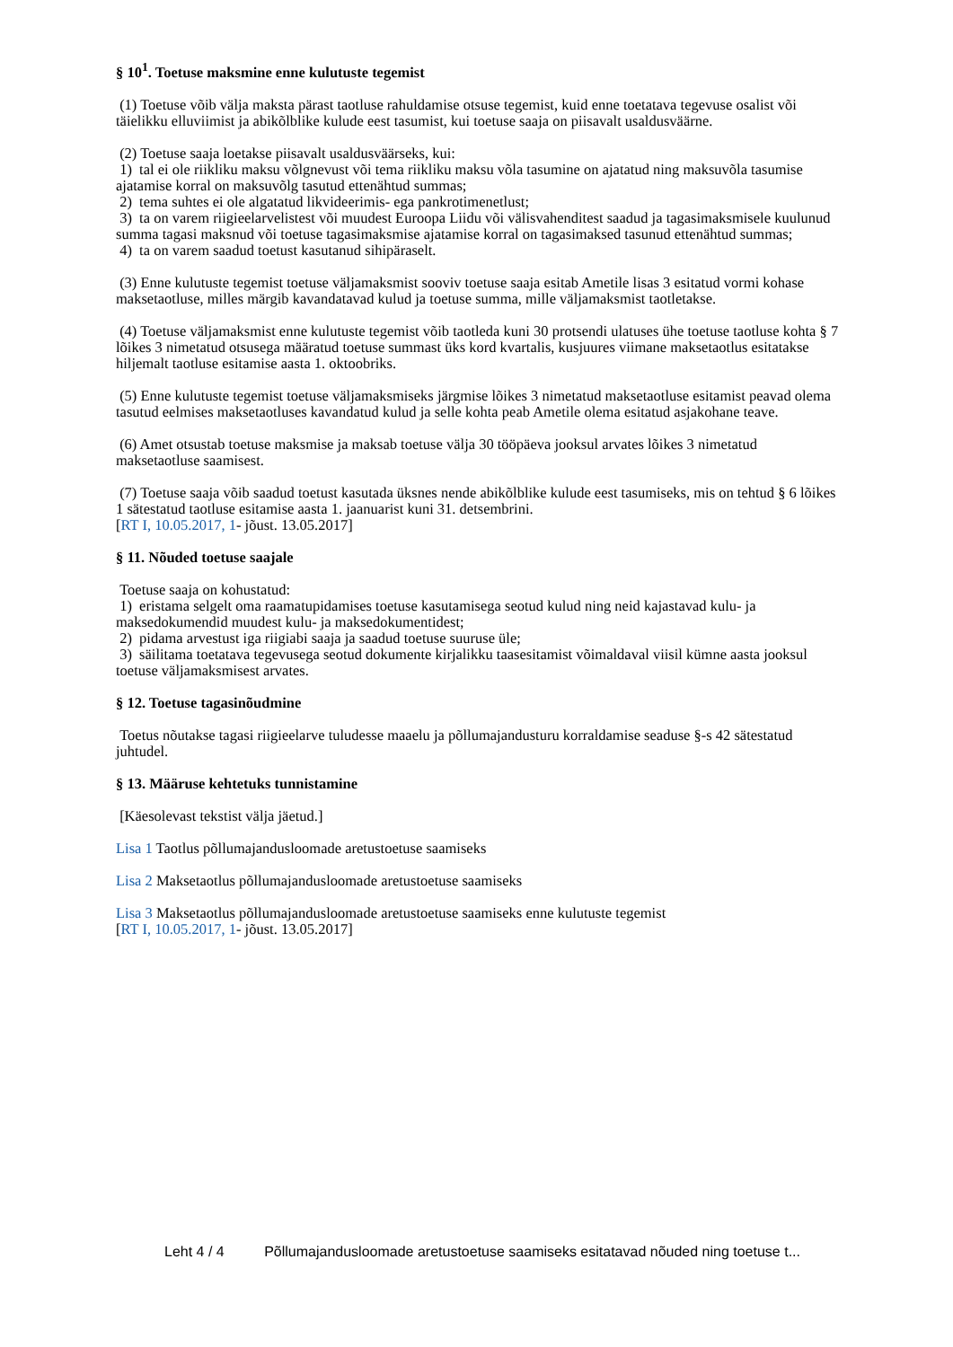§ 10<sup>1</sup>. Toetuse maksmine enne kulutuste tegemist
(1) Toetuse võib välja maksta pärast taotluse rahuldamise otsuse tegemist, kuid enne toetatava tegevuse osalist või täielikku elluviimist ja abikõlblike kulude eest tasumist, kui toetuse saaja on piisavalt usaldusväärne.
(2) Toetuse saaja loetakse piisavalt usaldusväärseks, kui:
1) tal ei ole riikliku maksu võlgnevust või tema riikliku maksu võla tasumine on ajatatud ning maksuvõla tasumise ajatamise korral on maksuvõlg tasutud ettenähtud summas;
2) tema suhtes ei ole algatatud likvideerimis- ega pankrotimenetlust;
3) ta on varem riigieelarvelistest või muudest Euroopa Liidu või välisvahenditest saadud ja tagasimaksmisele kuulunud summa tagasi maksnud või toetuse tagasimaksmise ajatamise korral on tagasimaksed tasunud ettenähtud summas;
4) ta on varem saadud toetust kasutanud sihipäraselt.
(3) Enne kulutuste tegemist toetuse väljamaksmist sooviv toetuse saaja esitab Ametile lisas 3 esitatud vormi kohase maksetaotluse, milles märgib kavandatavad kulud ja toetuse summa, mille väljamaksmist taotletakse.
(4) Toetuse väljamaksmist enne kulutuste tegemist võib taotleda kuni 30 protsendi ulatuses ühe toetuse taotluse kohta § 7 lõikes 3 nimetatud otsusega määratud toetuse summast üks kord kvartalis, kusjuures viimane maksetaotlus esitatakse hiljemalt taotluse esitamise aasta 1. oktoobriks.
(5) Enne kulutuste tegemist toetuse väljamaksmiseks järgmise lõikes 3 nimetatud maksetaotluse esitamist peavad olema tasutud eelmises maksetaotluses kavandatud kulud ja selle kohta peab Ametile olema esitatud asjakohane teave.
(6) Amet otsustab toetuse maksmise ja maksab toetuse välja 30 tööpäeva jooksul arvates lõikes 3 nimetatud maksetaotluse saamisest.
(7) Toetuse saaja võib saadud toetust kasutada üksnes nende abikõlblike kulude eest tasumiseks, mis on tehtud § 6 lõikes 1 sätestatud taotluse esitamise aasta 1. jaanuarist kuni 31. detsembrini.
[RT I, 10.05.2017, 1- jõust. 13.05.2017]
§ 11. Nõuded toetuse saajale
Toetuse saaja on kohustatud:
1) eristama selgelt oma raamatupidamises toetuse kasutamisega seotud kulud ning neid kajastavad kulu- ja maksedokumendid muudest kulu- ja maksedokumentidest;
2) pidama arvestust iga riigiabi saaja ja saadud toetuse suuruse üle;
3) säilitama toetatava tegevusega seotud dokumente kirjalikku taasesitamist võimaldaval viisil kümne aasta jooksul toetuse väljamaksmisest arvates.
§ 12. Toetuse tagasinõudmine
Toetus nõutakse tagasi riigieelarve tuludesse maaelu ja põllumajandusturu korraldamise seaduse §-s 42 sätestatud juhtudel.
§ 13. Määruse kehtetuks tunnistamine
[Käesolevast tekstist välja jäetud.]
Lisa 1 Taotlus põllumajandusloomade aretustoetuse saamiseks
Lisa 2 Maksetaotlus põllumajandusloomade aretustoetuse saamiseks
Lisa 3 Maksetaotlus põllumajandusloomade aretustoetuse saamiseks enne kulutuste tegemist
[RT I, 10.05.2017, 1- jõust. 13.05.2017]
Leht 4 / 4 Põllumajandusloomade aretustoetuse saamiseks esitatavad nõuded ning toetuse t...